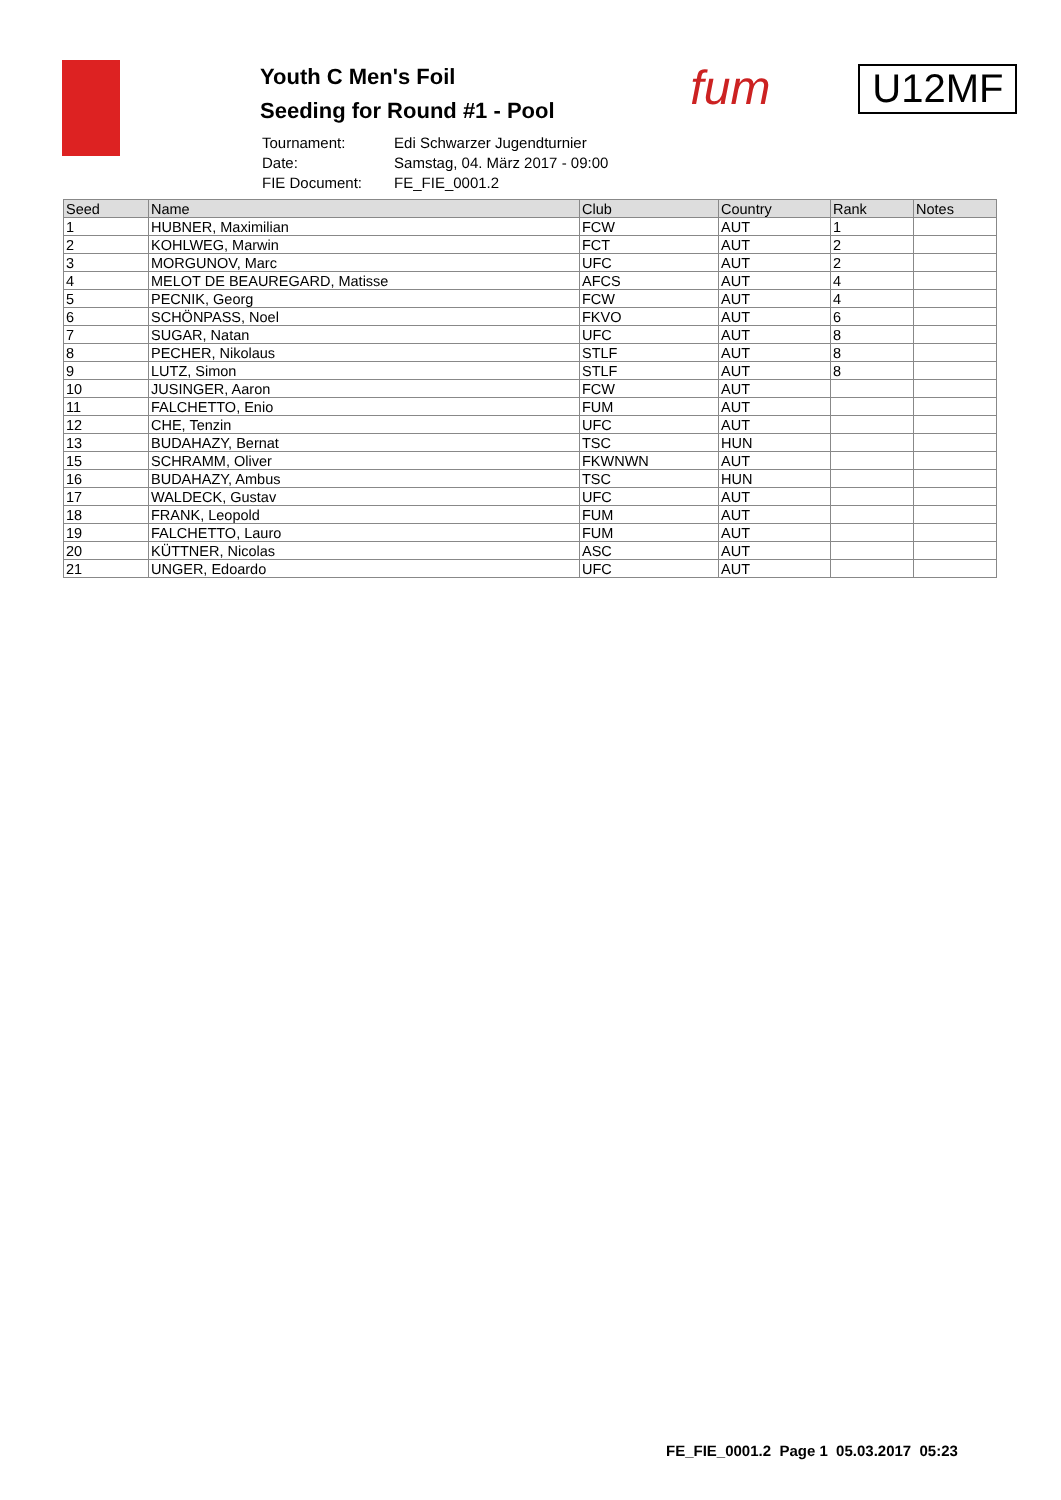Youth C Men's Foil
Seeding for Round #1 - Pool
| Tournament: | Edi Schwarzer Jugendturnier |
| Date: | Samstag, 04. März 2017 - 09:00 |
| FIE Document: | FE_FIE_0001.2 |
fum
U12MF
| Seed | Name | Club | Country | Rank | Notes |
| --- | --- | --- | --- | --- | --- |
| 1 | HUBNER, Maximilian | FCW | AUT | 1 | |
| 2 | KOHLWEG, Marwin | FCT | AUT | 2 | |
| 3 | MORGUNOV, Marc | UFC | AUT | 2 | |
| 4 | MELOT DE BEAUREGARD, Matisse | AFCS | AUT | 4 | |
| 5 | PECNIK, Georg | FCW | AUT | 4 | |
| 6 | SCHÖNPASS, Noel | FKVO | AUT | 6 | |
| 7 | SUGAR, Natan | UFC | AUT | 8 | |
| 8 | PECHER, Nikolaus | STLF | AUT | 8 | |
| 9 | LUTZ, Simon | STLF | AUT | 8 | |
| 10 | JUSINGER, Aaron | FCW | AUT | | |
| 11 | FALCHETTO, Enio | FUM | AUT | | |
| 12 | CHE, Tenzin | UFC | AUT | | |
| 13 | BUDAHAZY, Bernat | TSC | HUN | | |
| 15 | SCHRAMM, Oliver | FKWNWN | AUT | | |
| 16 | BUDAHAZY, Ambus | TSC | HUN | | |
| 17 | WALDECK, Gustav | UFC | AUT | | |
| 18 | FRANK, Leopold | FUM | AUT | | |
| 19 | FALCHETTO, Lauro | FUM | AUT | | |
| 20 | KÜTTNER, Nicolas | ASC | AUT | | |
| 21 | UNGER, Edoardo | UFC | AUT | | |
FE_FIE_0001.2 Page 1 05.03.2017 05:23